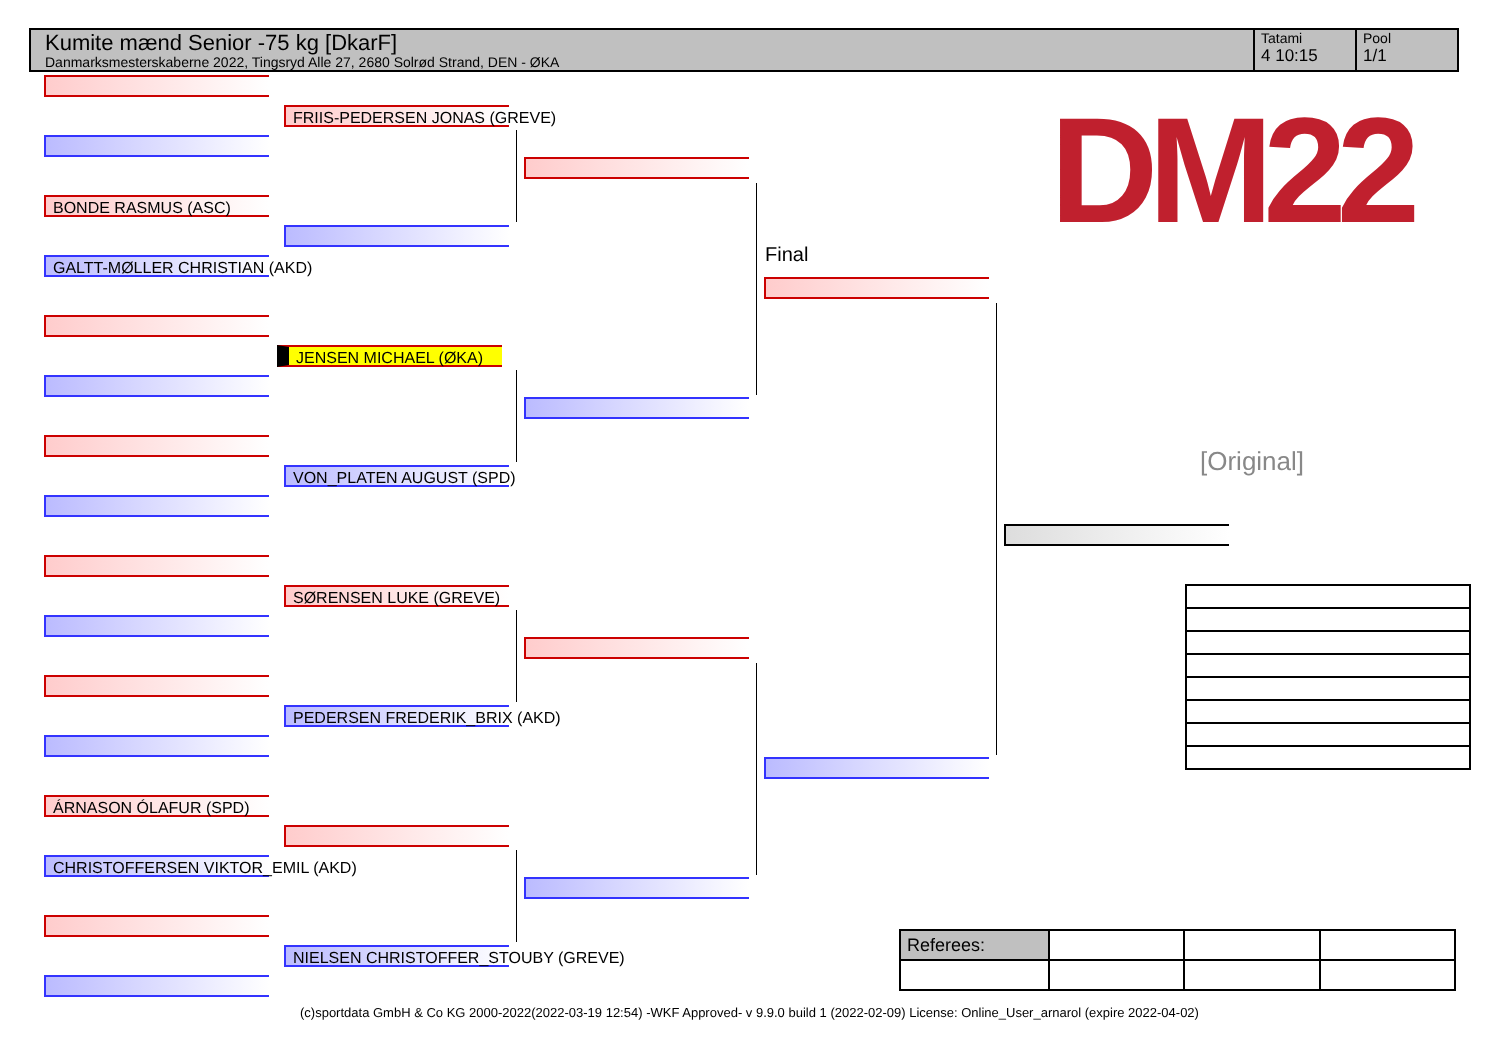Kumite mænd Senior -75 kg [DkarF]
Danmarksmesterskaberne 2022, Tingsryd Alle 27, 2680 Solrød Strand, DEN - ØKA
Tatami
4 10:15
Pool
1/1
BONDE RASMUS (ASC)
GALTT-MØLLER CHRISTIAN (AKD)
ÁRNASON ÓLAFUR (SPD)
CHRISTOFFERSEN VIKTOR_EMIL (AKD)
FRIIS-PEDERSEN JONAS (GREVE)
JENSEN MICHAEL (ØKA)
VON_PLATEN AUGUST (SPD)
SØRENSEN LUKE (GREVE)
PEDERSEN FREDERIK_BRIX (AKD)
NIELSEN CHRISTOFFER_STOUBY (GREVE)
Final DM22
[Original]
| Referees: | | | |
(c)sportdata GmbH & Co KG 2000-2022(2022-03-19 12:54) -WKF Approved- v 9.9.0 build 1 (2022-02-09) License: Online_User_arnarol (expire 2022-04-02)